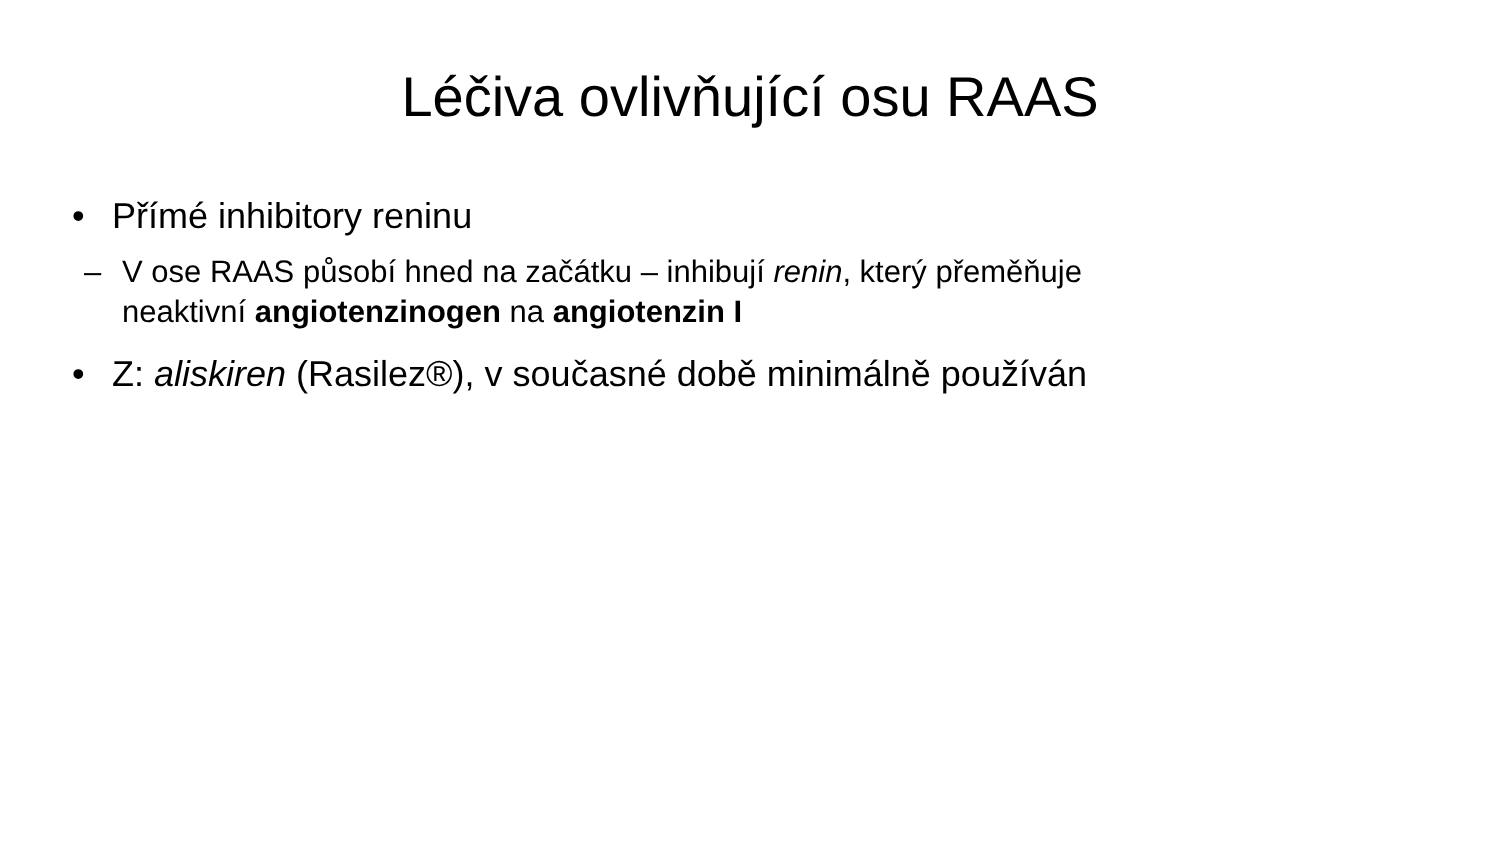Léčiva ovlivňující osu RAAS
• Přímé inhibitory reninu
– V ose RAAS působí hned na začátku – inhibují renin, který přeměňuje neaktivní angiotenzinogen na angiotenzin I
• Z: aliskiren (Rasilez®), v současné době minimálně používán